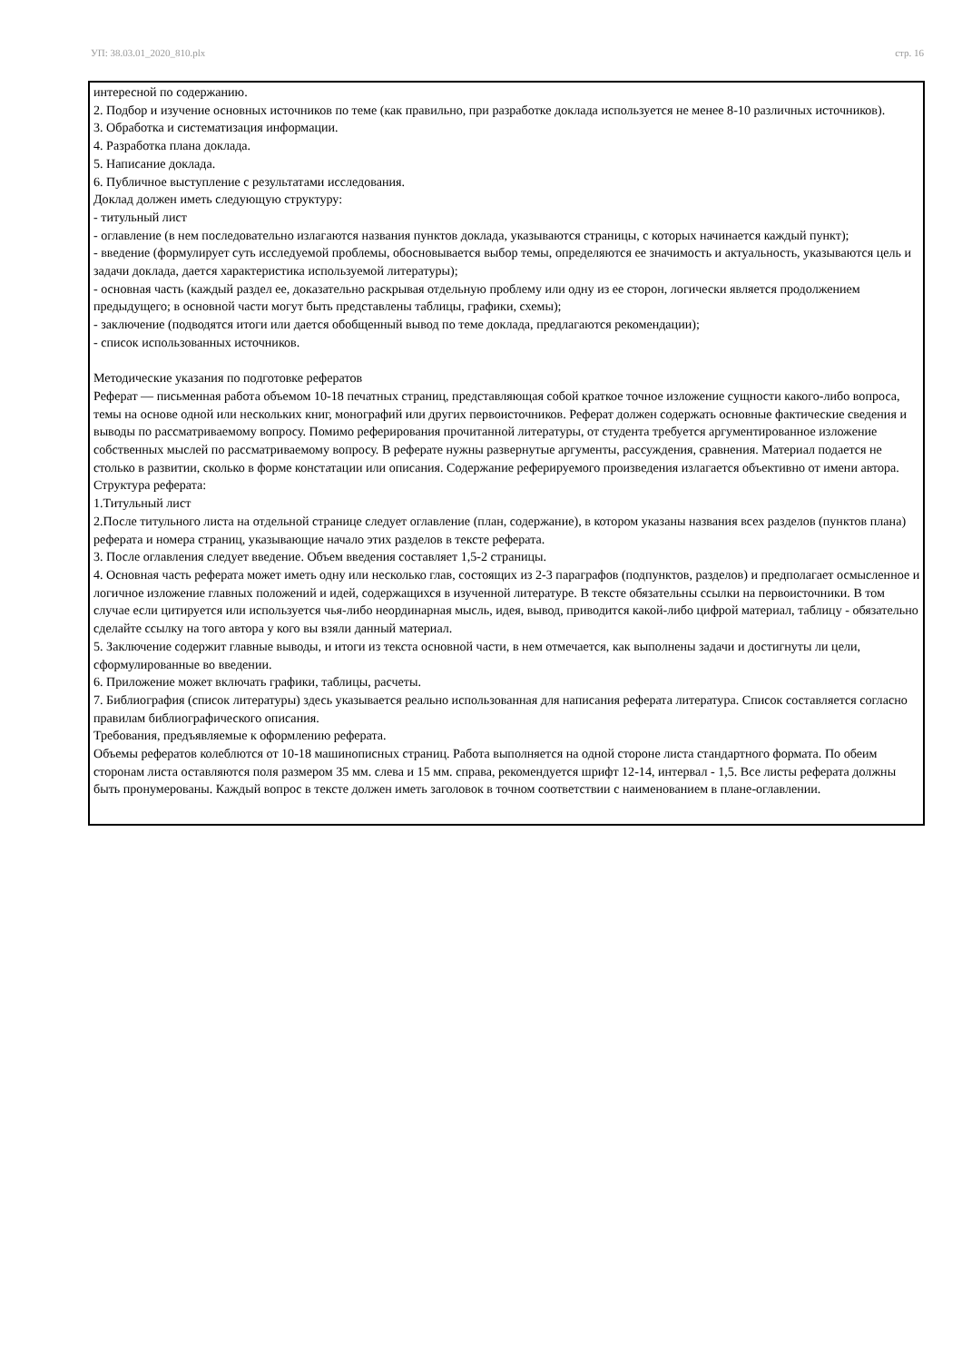УП: 38.03.01_2020_810.plx стр. 16
интересной по содержанию.
2. Подбор и изучение основных источников по теме (как правильно, при разработке доклада используется не менее 8-10 различных источников).
3. Обработка и систематизация информации.
4. Разработка плана доклада.
5. Написание доклада.
6. Публичное выступление с результатами исследования.
Доклад должен иметь следующую структуру:
- титульный лист
- оглавление (в нем последовательно излагаются названия пунктов доклада, указываются страницы, с которых начинается каждый пункт);
- введение (формулирует суть исследуемой проблемы, обосновывается выбор темы, определяются ее значимость и актуальность, указываются цель и задачи доклада, дается характеристика используемой литературы);
- основная часть (каждый раздел ее, доказательно раскрывая отдельную проблему или одну из ее сторон, логически является продолжением предыдущего; в основной части могут быть представлены таблицы, графики, схемы);
- заключение (подводятся итоги или дается обобщенный вывод по теме доклада, предлагаются рекомендации);
- список использованных источников.
Методические указания по подготовке рефератов
Реферат — письменная работа объемом 10-18 печатных страниц, представляющая собой краткое точное изложение сущности какого-либо вопроса, темы на основе одной или нескольких книг, монографий или других первоисточников. Реферат должен содержать основные фактические сведения и выводы по рассматриваемому вопросу. Помимо реферирования прочитанной литературы, от студента требуется аргументированное изложение собственных мыслей по рассматриваемому вопросу. В реферате нужны развернутые аргументы, рассуждения, сравнения. Материал подается не столько в развитии, сколько в форме констатации или описания. Содержание реферируемого произведения излагается объективно от имени автора.
Структура реферата:
1.Титульный лист
2.После титульного листа на отдельной странице следует оглавление (план, содержание), в котором указаны названия всех разделов (пунктов плана) реферата и номера страниц, указывающие начало этих разделов в тексте реферата.
3. После оглавления следует введение. Объем введения составляет 1,5-2 страницы.
4. Основная часть реферата может иметь одну или несколько глав, состоящих из 2-3 параграфов (подпунктов, разделов) и предполагает осмысленное и логичное изложение главных положений и идей, содержащихся в изученной литературе. В тексте обязательны ссылки на первоисточники. В том случае если цитируется или используется чья-либо неординарная мысль, идея, вывод, приводится какой-либо цифрой материал, таблицу - обязательно сделайте ссылку на того автора у кого вы взяли данный материал.
5. Заключение содержит главные выводы, и итоги из текста основной части, в нем отмечается, как выполнены задачи и достигнуты ли цели, сформулированные во введении.
6. Приложение может включать графики, таблицы, расчеты.
7. Библиография (список литературы) здесь указывается реально использованная для написания реферата литература. Список составляется согласно правилам библиографического описания.
Требования, предъявляемые к оформлению реферата.
Объемы рефератов колеблются от 10-18 машинописных страниц. Работа выполняется на одной стороне листа стандартного формата. По обеим сторонам листа оставляются поля размером 35 мм. слева и 15 мм. справа, рекомендуется шрифт 12-14, интервал - 1,5. Все листы реферата должны быть пронумерованы. Каждый вопрос в тексте должен иметь заголовок в точном соответствии с наименованием в плане-оглавлении.